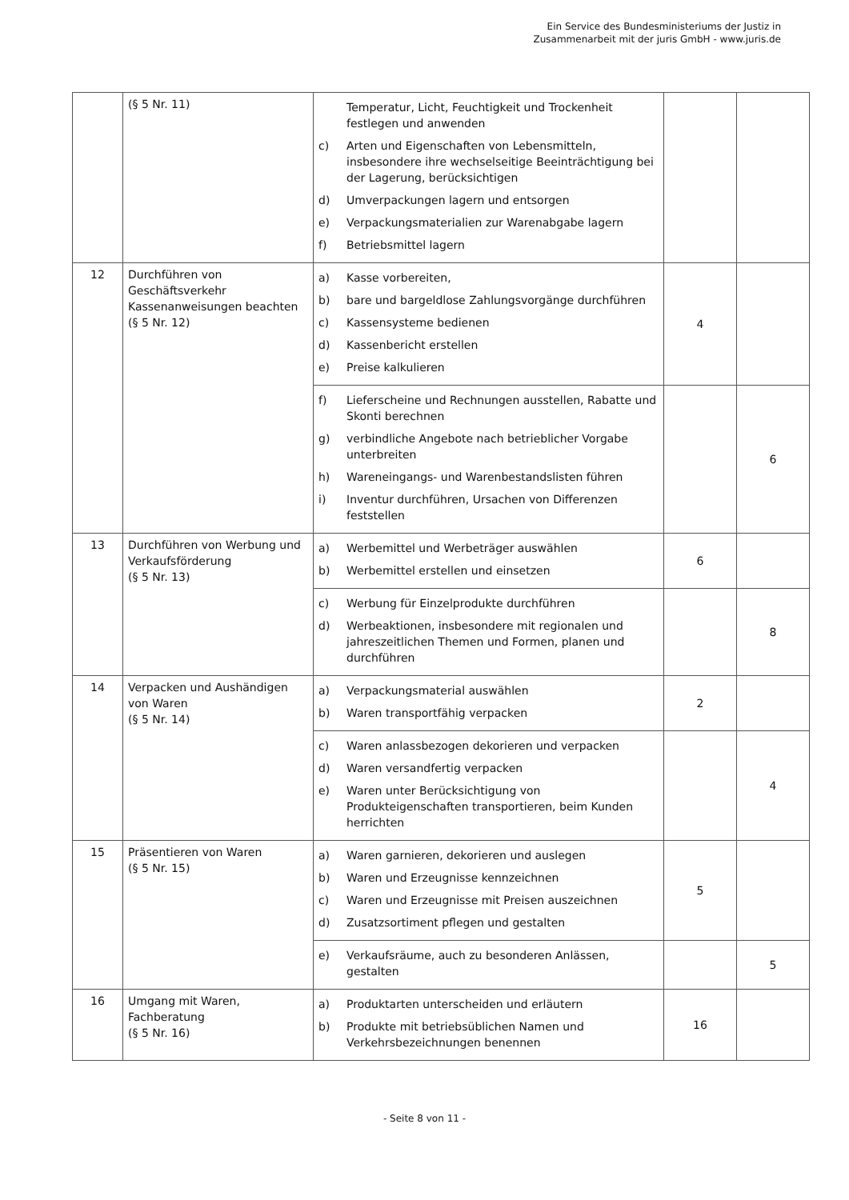Ein Service des Bundesministeriums der Justiz in
Zusammenarbeit mit der juris GmbH - www.juris.de
| | (§ 5 Nr. 11) | Temperatur, Licht, Feuchtigkeit und Trockenheit festlegen und anwenden c) Arten und Eigenschaften von Lebensmitteln, insbesondere ihre wechselseitige Beeinträchtigung bei der Lagerung, berücksichtigen d) Umverpackungen lagern und entsorgen e) Verpackungsmaterialien zur Warenabgabe lagern f) Betriebsmittel lagern | | |
| 12 | Durchführen von Geschäftsverkehr Kassenanweisungen beachten (§ 5 Nr. 12) | a) Kasse vorbereiten, b) bare und bargeldlose Zahlungsvorgänge durchführen c) Kassensysteme bedienen d) Kassenbericht erstellen e) Preise kalkulieren | 4 | |
| | | f) Lieferscheine und Rechnungen ausstellen, Rabatte und Skonti berechnen g) verbindliche Angebote nach betrieblicher Vorgabe unterbreiten h) Wareneingangs- und Warenbestandslisten führen i) Inventur durchführen, Ursachen von Differenzen feststellen | | 6 |
| 13 | Durchführen von Werbung und Verkaufsförderung (§ 5 Nr. 13) | a) Werbemittel und Werbeträger auswählen b) Werbemittel erstellen und einsetzen | 6 | |
| | | c) Werbung für Einzelprodukte durchführen d) Werbeaktionen, insbesondere mit regionalen und jahreszeitlichen Themen und Formen, planen und durchführen | | 8 |
| 14 | Verpacken und Aushändigen von Waren (§ 5 Nr. 14) | a) Verpackungsmaterial auswählen b) Waren transportfähig verpacken | 2 | |
| | | c) Waren anlassbezogen dekorieren und verpacken d) Waren versandfertig verpacken e) Waren unter Berücksichtigung von Produkteigenschaften transportieren, beim Kunden herrichten | | 4 |
| 15 | Präsentieren von Waren (§ 5 Nr. 15) | a) Waren garnieren, dekorieren und auslegen b) Waren und Erzeugnisse kennzeichnen c) Waren und Erzeugnisse mit Preisen auszeichnen d) Zusatzsortiment pflegen und gestalten | 5 | |
| | | e) Verkaufsräume, auch zu besonderen Anlässen, gestalten | | 5 |
| 16 | Umgang mit Waren, Fachberatung (§ 5 Nr. 16) | a) Produktarten unterscheiden und erläutern b) Produkte mit betriebsüblichen Namen und Verkehrsbezeichnungen benennen | 16 | |
- Seite 8 von 11 -